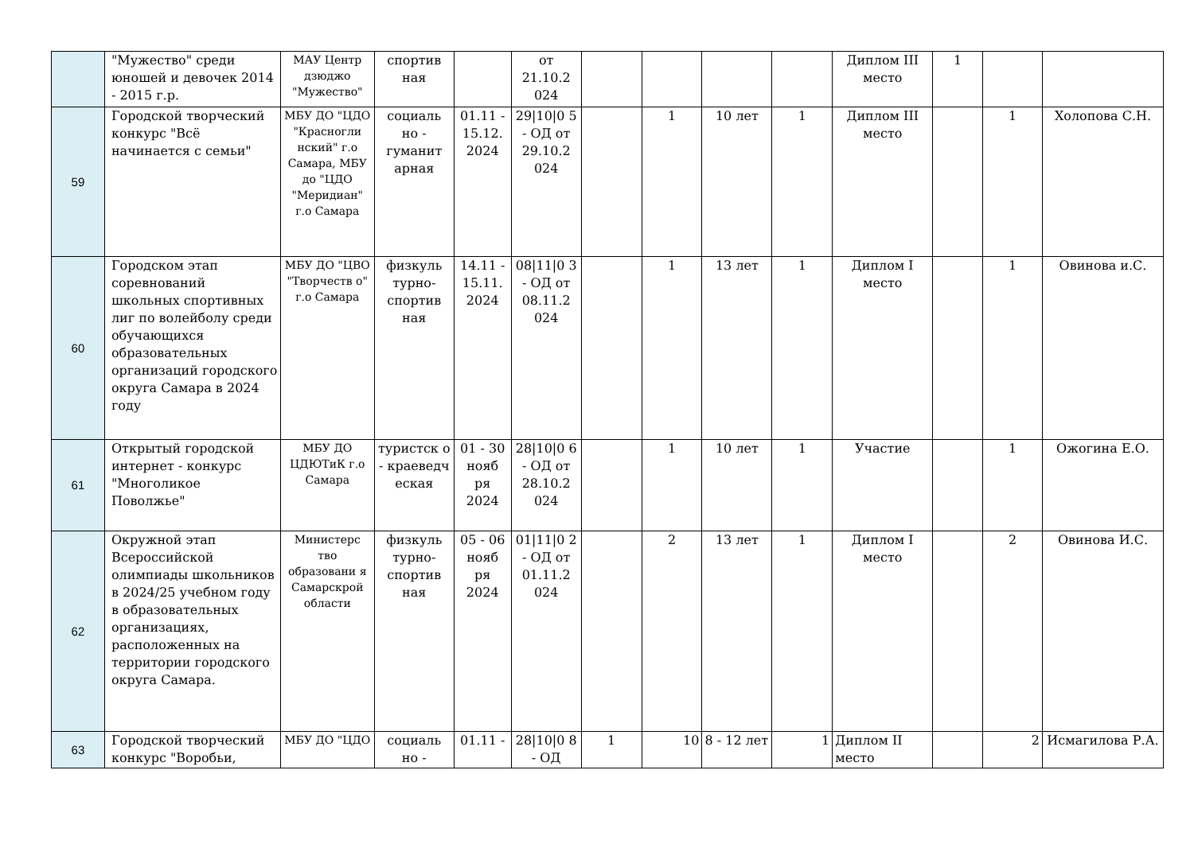| | "Мужество" среди юношей и девочек 2014 - 2015 г.р. | МАУ Центр дзюджо "Мужество" | спортив ная | | от 21.10.2 024 | | | | | Диплом III место | 1 | | |
| 59 | Городской творческий конкурс "Всё начинается с семьи" | МБУ ДО "ЦДО "Красногли нский" г.о Самара, МБУ до "ЦДО "Меридиан" г.о Самара | социаль но - гуманит арная | 01.11 - 15.12. 2024 | 29/10/0 5 - ОД от 29.10.2 024 | | 1 | 10 лет | 1 | Диплом III место | | 1 | Холопова С.Н. |
| 60 | Городском этап соревнований школьных спортивных лиг по волейболу среди обучающихся образовательных организаций городского округа Самара в 2024 году | МБУ ДО "ЦВО "Творчеств о" г.о Самара | физкуль турно- спортив ная | 14.11 - 15.11. 2024 | 08/11/0 3 - ОД от 08.11.2 024 | | 1 | 13 лет | 1 | Диплом I место | | 1 | Овинова и.С. |
| 61 | Открытый городской интернет - конкурс "Многоликое Поволжье" | МБУ ДО ЦДЮТиК г.о Самара | туристск о - краеведч еская | 01 - 30 нояб ря 2024 | 28/10/0 6 - ОД от 28.10.2 024 | | 1 | 10 лет | 1 | Участие | | 1 | Ожогина Е.О. |
| 62 | Окружной этап Всероссийской олимпиады школьников в 2024/25 учебном году в образовательных организациях, расположенных на территории городского округа Самара. | Министерс тво образовани я Самарскрой области | физкуль турно- спортив ная | 05 - 06 нояб ря 2024 | 01/11/0 2 - ОД от 01.11.2 024 | | 2 | 13 лет | 1 | Диплом I место | | 2 | Овинова И.С. |
| 63 | Городской творческий конкурс "Воробьи, | МБУ ДО "ЦДО | социаль но - | 01.11 - | 28/10/0 8 - ОД | 1 | 10 | 8 - 12 лет | 1 | Диплом II место | | 2 | Исмагилова Р.А. |